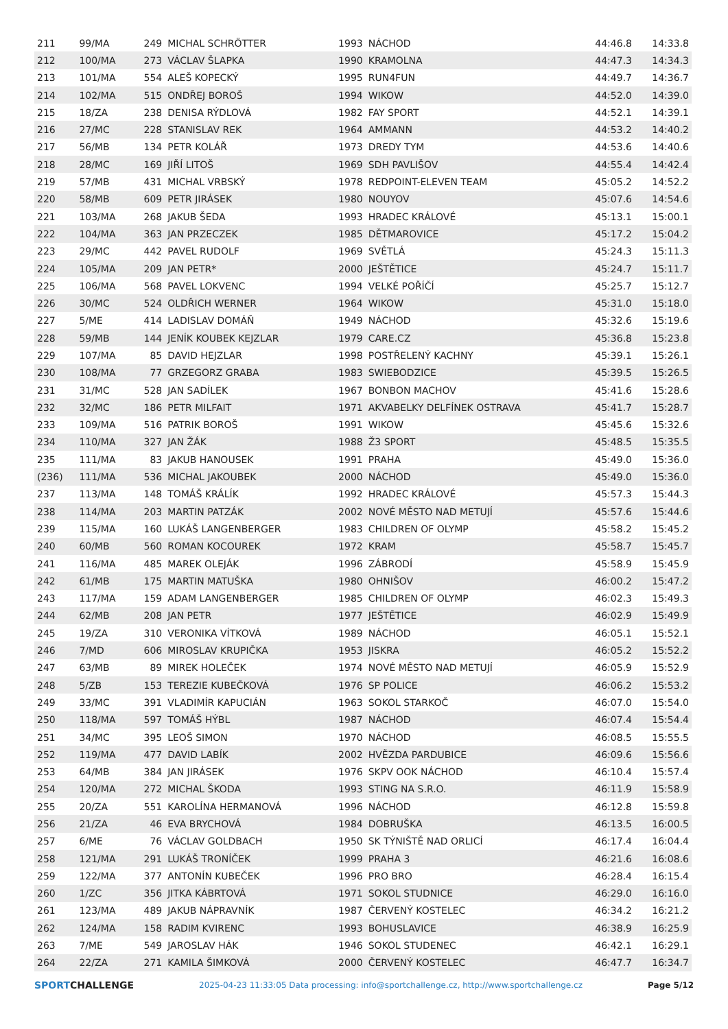| 211 | 99/MA | 249 | MICHAL SCHRÖTTER | 1993 | NÁCHOD | 44:46.8 | 14:33.8 |
| 212 | 100/MA | 273 | VÁCLAV ŠLAPKA | 1990 | KRAMOLNA | 44:47.3 | 14:34.3 |
| 213 | 101/MA | 554 | ALEŠ KOPECKÝ | 1995 | RUN4FUN | 44:49.7 | 14:36.7 |
| 214 | 102/MA | 515 | ONDŘEJ BOROŠ | 1994 | WIKOW | 44:52.0 | 14:39.0 |
| 215 | 18/ZA | 238 | DENISA RÝDLOVÁ | 1982 | FAY SPORT | 44:52.1 | 14:39.1 |
| 216 | 27/MC | 228 | STANISLAV REK | 1964 | AMMANN | 44:53.2 | 14:40.2 |
| 217 | 56/MB | 134 | PETR KOLÁŘ | 1973 | DREDY TYM | 44:53.6 | 14:40.6 |
| 218 | 28/MC | 169 | JIŘÍ LITOŠ | 1969 | SDH PAVLIŠOV | 44:55.4 | 14:42.4 |
| 219 | 57/MB | 431 | MICHAL VRBSKÝ | 1978 | REDPOINT-ELEVEN TEAM | 45:05.2 | 14:52.2 |
| 220 | 58/MB | 609 | PETR JIRÁSEK | 1980 | NOUYOV | 45:07.6 | 14:54.6 |
| 221 | 103/MA | 268 | JAKUB ŠEDA | 1993 | HRADEC KRÁLOVÉ | 45:13.1 | 15:00.1 |
| 222 | 104/MA | 363 | JAN PRZECZEK | 1985 | DĚTMAROVICE | 45:17.2 | 15:04.2 |
| 223 | 29/MC | 442 | PAVEL RUDOLF | 1969 | SVĚTLÁ | 45:24.3 | 15:11.3 |
| 224 | 105/MA | 209 | JAN PETR* | 2000 | JEŠTĚTICE | 45:24.7 | 15:11.7 |
| 225 | 106/MA | 568 | PAVEL LOKVENC | 1994 | VELKÉ POŘÍČÍ | 45:25.7 | 15:12.7 |
| 226 | 30/MC | 524 | OLDŘICH WERNER | 1964 | WIKOW | 45:31.0 | 15:18.0 |
| 227 | 5/ME | 414 | LADISLAV DOMÁŇ | 1949 | NÁCHOD | 45:32.6 | 15:19.6 |
| 228 | 59/MB | 144 | JENÍK KOUBEK KEJZLAR | 1979 | CARE.CZ | 45:36.8 | 15:23.8 |
| 229 | 107/MA | 85 | DAVID HEJZLAR | 1998 | POSTŘELENÝ KACHNY | 45:39.1 | 15:26.1 |
| 230 | 108/MA | 77 | GRZEGORZ GRABA | 1983 | SWIEBODZICE | 45:39.5 | 15:26.5 |
| 231 | 31/MC | 528 | JAN SADÍLEK | 1967 | BONBON MACHOV | 45:41.6 | 15:28.6 |
| 232 | 32/MC | 186 | PETR MILFAIT | 1971 | AKVABELKY DELFÍNEK OSTRAVA | 45:41.7 | 15:28.7 |
| 233 | 109/MA | 516 | PATRIK BOROŠ | 1991 | WIKOW | 45:45.6 | 15:32.6 |
| 234 | 110/MA | 327 | JAN ŽÁK | 1988 | Ž3 SPORT | 45:48.5 | 15:35.5 |
| 235 | 111/MA | 83 | JAKUB HANOUSEK | 1991 | PRAHA | 45:49.0 | 15:36.0 |
| (236) | 111/MA | 536 | MICHAL JAKOUBEK | 2000 | NÁCHOD | 45:49.0 | 15:36.0 |
| 237 | 113/MA | 148 | TOMÁŠ KRÁLÍK | 1992 | HRADEC KRÁLOVÉ | 45:57.3 | 15:44.3 |
| 238 | 114/MA | 203 | MARTIN PATZÁK | 2002 | NOVÉ MĚSTO NAD METUJÍ | 45:57.6 | 15:44.6 |
| 239 | 115/MA | 160 | LUKÁŠ LANGENBERGER | 1983 | CHILDREN OF OLYMP | 45:58.2 | 15:45.2 |
| 240 | 60/MB | 560 | ROMAN KOCOUREK | 1972 | KRAM | 45:58.7 | 15:45.7 |
| 241 | 116/MA | 485 | MAREK OLEJÁK | 1996 | ZÁBRODÍ | 45:58.9 | 15:45.9 |
| 242 | 61/MB | 175 | MARTIN MATUŠKA | 1980 | OHNIŠOV | 46:00.2 | 15:47.2 |
| 243 | 117/MA | 159 | ADAM LANGENBERGER | 1985 | CHILDREN OF OLYMP | 46:02.3 | 15:49.3 |
| 244 | 62/MB | 208 | JAN PETR | 1977 | JEŠTĚTICE | 46:02.9 | 15:49.9 |
| 245 | 19/ZA | 310 | VERONIKA VÍTKOVÁ | 1989 | NÁCHOD | 46:05.1 | 15:52.1 |
| 246 | 7/MD | 606 | MIROSLAV KRUPIČKA | 1953 | JISKRA | 46:05.2 | 15:52.2 |
| 247 | 63/MB | 89 | MIREK HOLEČEK | 1974 | NOVÉ MĚSTO NAD METUJÍ | 46:05.9 | 15:52.9 |
| 248 | 5/ZB | 153 | TEREZIE KUBEČKOVÁ | 1976 | SP POLICE | 46:06.2 | 15:53.2 |
| 249 | 33/MC | 391 | VLADIMÍR KAPUCIÁN | 1963 | SOKOL STARKOČ | 46:07.0 | 15:54.0 |
| 250 | 118/MA | 597 | TOMÁŠ HÝBL | 1987 | NÁCHOD | 46:07.4 | 15:54.4 |
| 251 | 34/MC | 395 | LEOŠ SIMON | 1970 | NÁCHOD | 46:08.5 | 15:55.5 |
| 252 | 119/MA | 477 | DAVID LABÍK | 2002 | HVĚZDA PARDUBICE | 46:09.6 | 15:56.6 |
| 253 | 64/MB | 384 | JAN JIRÁSEK | 1976 | SKPV OOK NÁCHOD | 46:10.4 | 15:57.4 |
| 254 | 120/MA | 272 | MICHAL ŠKODA | 1993 | STING NA S.R.O. | 46:11.9 | 15:58.9 |
| 255 | 20/ZA | 551 | KAROLÍNA HERMANOVÁ | 1996 | NÁCHOD | 46:12.8 | 15:59.8 |
| 256 | 21/ZA | 46 | EVA BRYCHOVÁ | 1984 | DOBRUŠKA | 46:13.5 | 16:00.5 |
| 257 | 6/ME | 76 | VÁCLAV GOLDBACH | 1950 | SK TÝNIŠTĚ NAD ORLICÍ | 46:17.4 | 16:04.4 |
| 258 | 121/MA | 291 | LUKÁŠ TRONÍČEK | 1999 | PRAHA 3 | 46:21.6 | 16:08.6 |
| 259 | 122/MA | 377 | ANTONÍN KUBEČEK | 1996 | PRO BRO | 46:28.4 | 16:15.4 |
| 260 | 1/ZC | 356 | JITKA KÁBRTOVÁ | 1971 | SOKOL STUDNICE | 46:29.0 | 16:16.0 |
| 261 | 123/MA | 489 | JAKUB NÁPRAVNÍK | 1987 | ČERVENÝ KOSTELEC | 46:34.2 | 16:21.2 |
| 262 | 124/MA | 158 | RADIM KVIRENC | 1993 | BOHUSLAVICE | 46:38.9 | 16:25.9 |
| 263 | 7/ME | 549 | JAROSLAV HÁK | 1946 | SOKOL STUDENEC | 46:42.1 | 16:29.1 |
| 264 | 22/ZA | 271 | KAMILA ŠIMKOVÁ | 2000 | ČERVENÝ KOSTELEC | 46:47.7 | 16:34.7 |
SPORTCHALLENGE 2025-04-23 11:33:05 Data processing: info@sportchallenge.cz, http://www.sportchallenge.cz Page 5/12